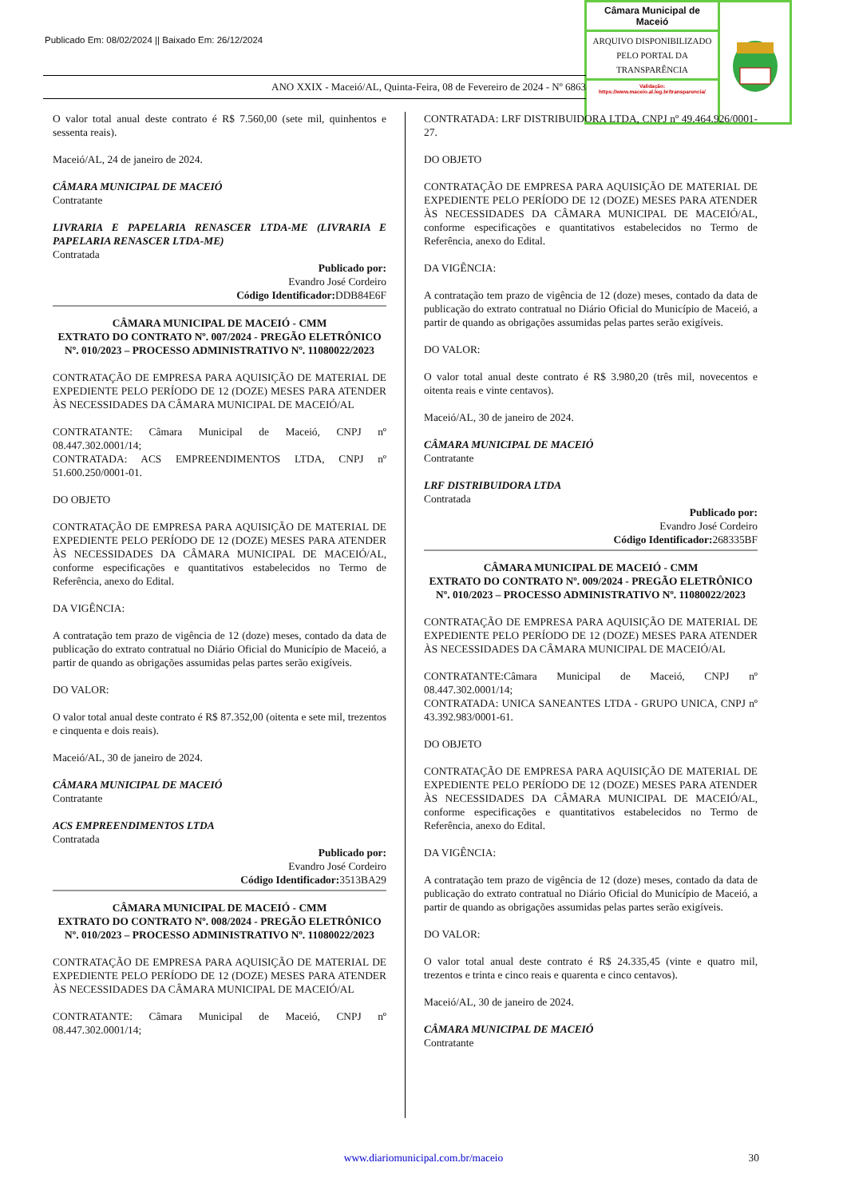Publicado Em: 08/02/2024 || Baixado Em: 26/12/2024
Câmara Municipal de Maceió
ARQUIVO DISPONIBILIZADO PELO PORTAL DA TRANSPARÊNCIA
Validação:
https://www.maceio.al.leg.br/transparencia/
ANO XXIX - Maceió/AL, Quinta-Feira, 08 de Fevereiro de 2024 - Nº 6863
O valor total anual deste contrato é R$ 7.560,00 (sete mil, quinhentos e sessenta reais).
Maceió/AL, 24 de janeiro de 2024.
CÂMARA MUNICIPAL DE MACEIÓ
Contratante
LIVRARIA E PAPELARIA RENASCER LTDA-ME (LIVRARIA E PAPELARIA RENASCER LTDA-ME)
Contratada
Publicado por:
Evandro José Cordeiro
Código Identificador: DDB84E6F
CÂMARA MUNICIPAL DE MACEIÓ - CMM
EXTRATO DO CONTRATO Nº. 007/2024 - PREGÃO ELETRÔNICO Nº. 010/2023 – PROCESSO ADMINISTRATIVO Nº. 11080022/2023
CONTRATAÇÃO DE EMPRESA PARA AQUISIÇÃO DE MATERIAL DE EXPEDIENTE PELO PERÍODO DE 12 (DOZE) MESES PARA ATENDER ÀS NECESSIDADES DA CÂMARA MUNICIPAL DE MACEIÓ/AL
CONTRATANTE: Câmara Municipal de Maceió, CNPJ nº 08.447.302.0001/14;
CONTRATADA: ACS EMPREENDIMENTOS LTDA, CNPJ nº 51.600.250/0001-01.
DO OBJETO
CONTRATAÇÃO DE EMPRESA PARA AQUISIÇÃO DE MATERIAL DE EXPEDIENTE PELO PERÍODO DE 12 (DOZE) MESES PARA ATENDER ÀS NECESSIDADES DA CÂMARA MUNICIPAL DE MACEIÓ/AL, conforme especificações e quantitativos estabelecidos no Termo de Referência, anexo do Edital.
DA VIGÊNCIA:
A contratação tem prazo de vigência de 12 (doze) meses, contado da data de publicação do extrato contratual no Diário Oficial do Município de Maceió, a partir de quando as obrigações assumidas pelas partes serão exigíveis.
DO VALOR:
O valor total anual deste contrato é R$ 87.352,00 (oitenta e sete mil, trezentos e cinquenta e dois reais).
Maceió/AL, 30 de janeiro de 2024.
CÂMARA MUNICIPAL DE MACEIÓ
Contratante
ACS EMPREENDIMENTOS LTDA
Contratada
Publicado por:
Evandro José Cordeiro
Código Identificador: 3513BA29
CÂMARA MUNICIPAL DE MACEIÓ - CMM
EXTRATO DO CONTRATO Nº. 008/2024 - PREGÃO ELETRÔNICO Nº. 010/2023 – PROCESSO ADMINISTRATIVO Nº. 11080022/2023
CONTRATAÇÃO DE EMPRESA PARA AQUISIÇÃO DE MATERIAL DE EXPEDIENTE PELO PERÍODO DE 12 (DOZE) MESES PARA ATENDER ÀS NECESSIDADES DA CÂMARA MUNICIPAL DE MACEIÓ/AL
CONTRATANTE: Câmara Municipal de Maceió, CNPJ nº 08.447.302.0001/14;
CONTRATADA: LRF DISTRIBUIDORA LTDA, CNPJ nº 49.464.926/0001-27.
DO OBJETO
CONTRATAÇÃO DE EMPRESA PARA AQUISIÇÃO DE MATERIAL DE EXPEDIENTE PELO PERÍODO DE 12 (DOZE) MESES PARA ATENDER ÀS NECESSIDADES DA CÂMARA MUNICIPAL DE MACEIÓ/AL, conforme especificações e quantitativos estabelecidos no Termo de Referência, anexo do Edital.
DA VIGÊNCIA:
A contratação tem prazo de vigência de 12 (doze) meses, contado da data de publicação do extrato contratual no Diário Oficial do Município de Maceió, a partir de quando as obrigações assumidas pelas partes serão exigíveis.
DO VALOR:
O valor total anual deste contrato é R$ 3.980,20 (três mil, novecentos e oitenta reais e vinte centavos).
Maceió/AL, 30 de janeiro de 2024.
CÂMARA MUNICIPAL DE MACEIÓ
Contratante
LRF DISTRIBUIDORA LTDA
Contratada
Publicado por:
Evandro José Cordeiro
Código Identificador: 268335BF
CÂMARA MUNICIPAL DE MACEIÓ - CMM
EXTRATO DO CONTRATO Nº. 009/2024 - PREGÃO ELETRÔNICO Nº. 010/2023 – PROCESSO ADMINISTRATIVO Nº. 11080022/2023
CONTRATAÇÃO DE EMPRESA PARA AQUISIÇÃO DE MATERIAL DE EXPEDIENTE PELO PERÍODO DE 12 (DOZE) MESES PARA ATENDER ÀS NECESSIDADES DA CÂMARA MUNICIPAL DE MACEIÓ/AL
CONTRATANTE:Câmara Municipal de Maceió, CNPJ nº 08.447.302.0001/14;
CONTRATADA: UNICA SANEANTES LTDA - GRUPO UNICA, CNPJ nº 43.392.983/0001-61.
DO OBJETO
CONTRATAÇÃO DE EMPRESA PARA AQUISIÇÃO DE MATERIAL DE EXPEDIENTE PELO PERÍODO DE 12 (DOZE) MESES PARA ATENDER ÀS NECESSIDADES DA CÂMARA MUNICIPAL DE MACEIÓ/AL, conforme especificações e quantitativos estabelecidos no Termo de Referência, anexo do Edital.
DA VIGÊNCIA:
A contratação tem prazo de vigência de 12 (doze) meses, contado da data de publicação do extrato contratual no Diário Oficial do Município de Maceió, a partir de quando as obrigações assumidas pelas partes serão exigíveis.
DO VALOR:
O valor total anual deste contrato é R$ 24.335,45 (vinte e quatro mil, trezentos e trinta e cinco reais e quarenta e cinco centavos).
Maceió/AL, 30 de janeiro de 2024.
CÂMARA MUNICIPAL DE MACEIÓ
Contratante
www.diariomunicipal.com.br/maceio 30